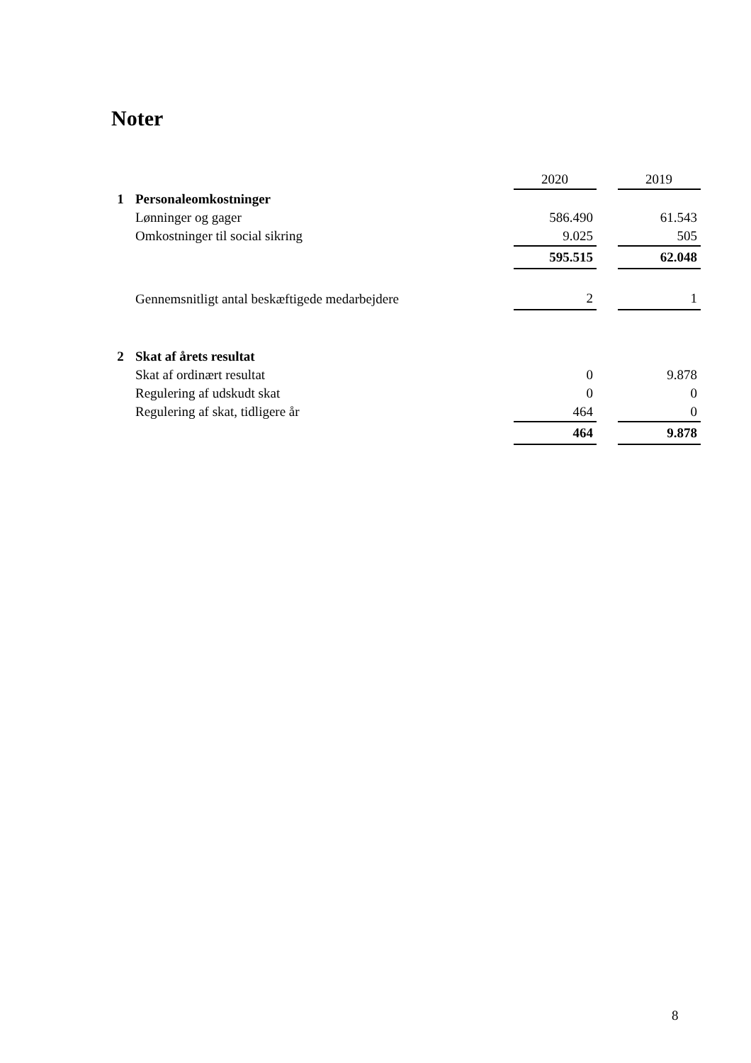Noter
| | | 2020 | | 2019 |
| --- | --- | --- | --- | --- |
| 1 | Personaleomkostninger | | | |
| | Lønninger og gager | 586.490 | | 61.543 |
| | Omkostninger til social sikring | 9.025 | | 505 |
| | | 595.515 | | 62.048 |
| | Gennemsnitligt antal beskæftigede medarbejdere | 2 | | 1 |
| 2 | Skat af årets resultat | | | |
| | Skat af ordinært resultat | 0 | | 9.878 |
| | Regulering af udskudt skat | 0 | | 0 |
| | Regulering af skat, tidligere år | 464 | | 0 |
| | | 464 | | 9.878 |
8